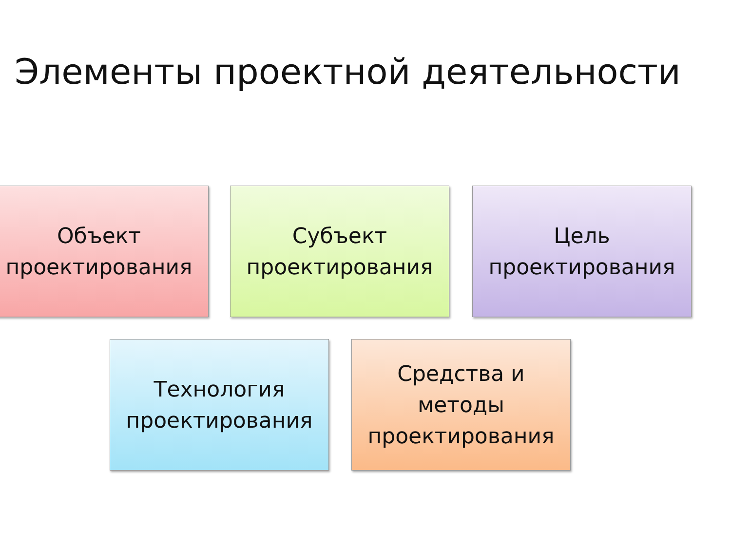Элементы проектной деятельности
Объект
проектирования
Субъект
проектирования
Цель
проектирования
Технология
проектирования
Средства и
методы
проектирования